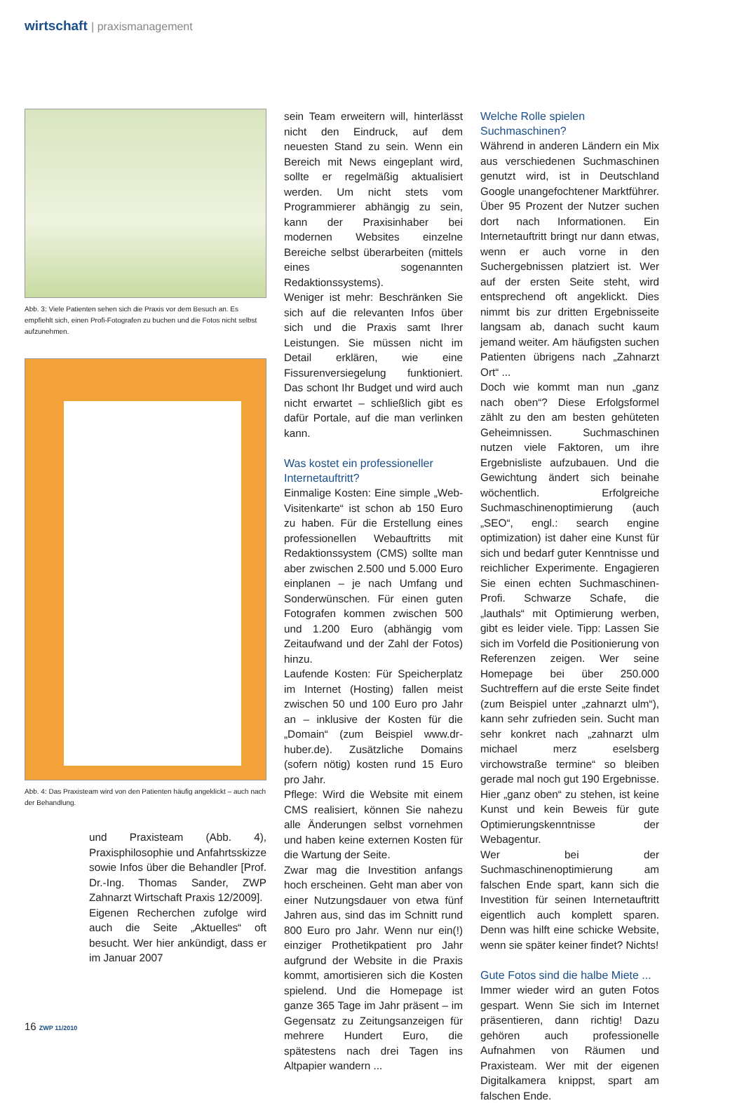wirtschaft | praxismanagement
Abb. 3: Viele Patienten sehen sich die Praxis vor dem Besuch an. Es empfiehlt sich, einen Profi-Fotografen zu buchen und die Fotos nicht selbst aufzunehmen.
Abb. 4: Das Praxisteam wird von den Patienten häufig angeklickt – auch nach der Behandlung.
und Praxisteam (Abb. 4), Praxisphilosophie und Anfahrtsskizze sowie Infos über die Behandler [Prof. Dr.-Ing. Thomas Sander, ZWP Zahnarzt Wirtschaft Praxis 12/2009].
Eigenen Recherchen zufolge wird auch die Seite „Aktuelles“ oft besucht. Wer hier ankündigt, dass er im Januar 2007
sein Team erweitern will, hinterlässt nicht den Eindruck, auf dem neuesten Stand zu sein. Wenn ein Bereich mit News eingeplant wird, sollte er regelmäßig aktualisiert werden. Um nicht stets vom Programmierer abhängig zu sein, kann der Praxisinhaber bei modernen Websites einzelne Bereiche selbst überarbeiten (mittels eines sogenannten Redaktionssystems).
Weniger ist mehr: Beschränken Sie sich auf die relevanten Infos über sich und die Praxis samt Ihrer Leistungen. Sie müssen nicht im Detail erklären, wie eine Fissurenversiegelung funktioniert. Das schont Ihr Budget und wird auch nicht erwartet – schließlich gibt es dafür Portale, auf die man verlinken kann.
Was kostet ein professioneller Internetauftritt?
Einmalige Kosten: Eine simple „Web-Visitenkarte“ ist schon ab 150 Euro zu haben. Für die Erstellung eines professionellen Webauftritts mit Redaktionssystem (CMS) sollte man aber zwischen 2.500 und 5.000 Euro einplanen – je nach Umfang und Sonderwünschen. Für einen guten Fotografen kommen zwischen 500 und 1.200 Euro (abhängig vom Zeitaufwand und der Zahl der Fotos) hinzu.
Laufende Kosten: Für Speicherplatz im Internet (Hosting) fallen meist zwischen 50 und 100 Euro pro Jahr an – inklusive der Kosten für die „Domain“ (zum Beispiel www.dr-huber.de). Zusätzliche Domains (sofern nötig) kosten rund 15 Euro pro Jahr.
Pflege: Wird die Website mit einem CMS realisiert, können Sie nahezu alle Änderungen selbst vornehmen und haben keine externen Kosten für die Wartung der Seite.
Zwar mag die Investition anfangs hoch erscheinen. Geht man aber von einer Nutzungsdauer von etwa fünf Jahren aus, sind das im Schnitt rund 800 Euro pro Jahr. Wenn nur ein(!) einziger Prothetikpatient pro Jahr aufgrund der Website in die Praxis kommt, amortisieren sich die Kosten spielend. Und die Homepage ist ganze 365 Tage im Jahr präsent – im Gegensatz zu Zeitungsanzeigen für mehrere Hundert Euro, die spätestens nach drei Tagen ins Altpapier wandern ...
Welche Rolle spielen Suchmaschinen?
Während in anderen Ländern ein Mix aus verschiedenen Suchmaschinen genutzt wird, ist in Deutschland Google unangefochtener Marktführer. Über 95 Prozent der Nutzer suchen dort nach Informationen. Ein Internetauftritt bringt nur dann etwas, wenn er auch vorne in den Suchergebnissen platziert ist. Wer auf der ersten Seite steht, wird entsprechend oft angeklickt. Dies nimmt bis zur dritten Ergebnisseite langsam ab, danach sucht kaum jemand weiter. Am häufigsten suchen Patienten übrigens nach „Zahnarzt Ort“ ...
Doch wie kommt man nun „ganz nach oben“? Diese Erfolgsformel zählt zu den am besten gehüteten Geheimnissen. Suchmaschinen nutzen viele Faktoren, um ihre Ergebnisliste aufzubauen. Und die Gewichtung ändert sich beinahe wöchentlich. Erfolgreiche Suchmaschinenoptimierung (auch „SEO“, engl.: search engine optimization) ist daher eine Kunst für sich und bedarf guter Kenntnisse und reichlicher Experimente. Engagieren Sie einen echten Suchmaschinen-Profi. Schwarze Schafe, die „lauthals“ mit Optimierung werben, gibt es leider viele. Tipp: Lassen Sie sich im Vorfeld die Positionierung von Referenzen zeigen. Wer seine Homepage bei über 250.000 Suchtreffern auf die erste Seite findet (zum Beispiel unter „zahnarzt ulm“), kann sehr zufrieden sein. Sucht man sehr konkret nach „zahnarzt ulm michael merz eselsberg virchowstraße termine“ so bleiben gerade mal noch gut 190 Ergebnisse. Hier „ganz oben“ zu stehen, ist keine Kunst und kein Beweis für gute Optimierungskenntnisse der Webagentur.
Wer bei der Suchmaschinenoptimierung am falschen Ende spart, kann sich die Investition für seinen Internetauftritt eigentlich auch komplett sparen. Denn was hilft eine schicke Website, wenn sie später keiner findet? Nichts!
Gute Fotos sind die halbe Miete ...
Immer wieder wird an guten Fotos gespart. Wenn Sie sich im Internet präsentieren, dann richtig! Dazu gehören auch professionelle Aufnahmen von Räumen und Praxisteam. Wer mit der eigenen Digitalkamera knippst, spart am falschen Ende.
16 ZWP 11/2010